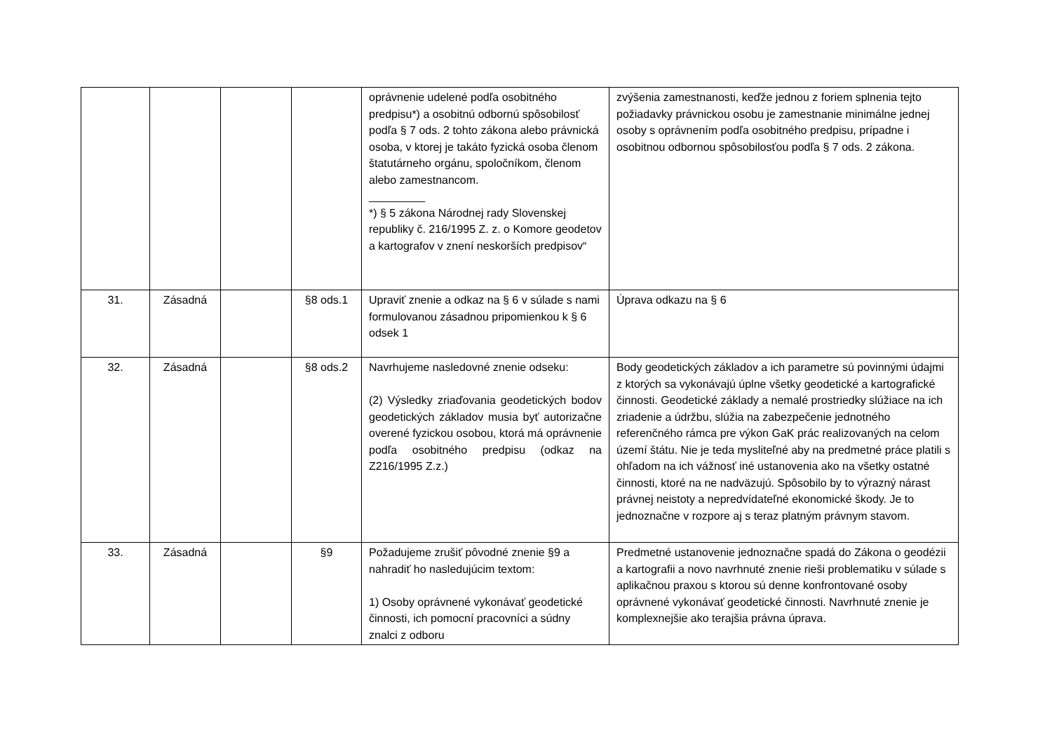| | | | | oprávnenie udelené podľa osobitného predpisu*) a osobitnú odbornú spôsobilosť podľa § 7 ods. 2 tohto zákona alebo právnická osoba, v ktorej je takáto fyzická osoba členom štatutárneho orgánu, spoločníkom, členom alebo zamestnancom. _________ *) § 5 zákona Národnej rady Slovenskej republiky č. 216/1995 Z. z. o Komore geodetov a kartografov v znení neskorších predpisov“ | zvýšenia zamestnanosti, keďže jednou z foriem splnenia tejto požiadavky právnickou osobu je zamestnanie minimálne jednej osoby s oprávnením podľa osobitného predpisu, prípadne i osobitnou odbornou spôsobilosťou podľa § 7 ods. 2 zákona. |
| 31. | Zásadná | | §8 ods.1 | Upraviť znenie a odkaz na § 6 v súlade s nami formulovanou zásadnou pripomienkou k § 6 odsek 1 | Úprava odkazu na § 6 |
| 32. | Zásadná | | §8 ods.2 | Navrhujeme nasledovné znenie odseku: (2) Výsledky zriaďovania geodetických bodov geodetických základov musia byť autorizačne overené fyzickou osobou, ktorá má oprávnenie podľa osobitného predpisu (odkaz na Z216/1995 Z.z.) | Body geodetických základov a ich parametre sú povinnými údajmi z ktorých sa vykonávajú úplne všetky geodetické a kartografické činnosti. Geodetické základy a nemalé prostriedky slúžiace na ich zriadenie a údržbu, slúžia na zabezpečenie jednotného referenčného rámca pre výkon GaK prác realizovaných na celom území štátu. Nie je teda mysliteľné aby na predmetné práce platili s ohľadom na ich vážnosť iné ustanovenia ako na všetky ostatné činnosti, ktoré na ne nadväzujú. Spôsobilo by to výrazný nárast právnej neistoty a nepredvídateľné ekonomické škody. Je to jednoznačne v rozpore aj s teraz platným právnym stavom. |
| 33. | Zásadná | | §9 | Požadujeme zrušiť pôvodné znenie §9 a nahradiť ho nasledujúcim textom: 1) Osoby oprávnené vykonávať geodetické činnosti, ich pomocní pracovníci a súdny znalci z odboru | Predmetné ustanovenie jednoznačne spadá do Zákona o geodézii a kartografii a novo navrhnuté znenie rieši problematiku v súlade s aplikačnou praxou s ktorou sú denne konfrontované osoby oprávnené vykonávať geodetické činnosti. Navrhnuté znenie je komplexnejšie ako terajšia právna úprava. |